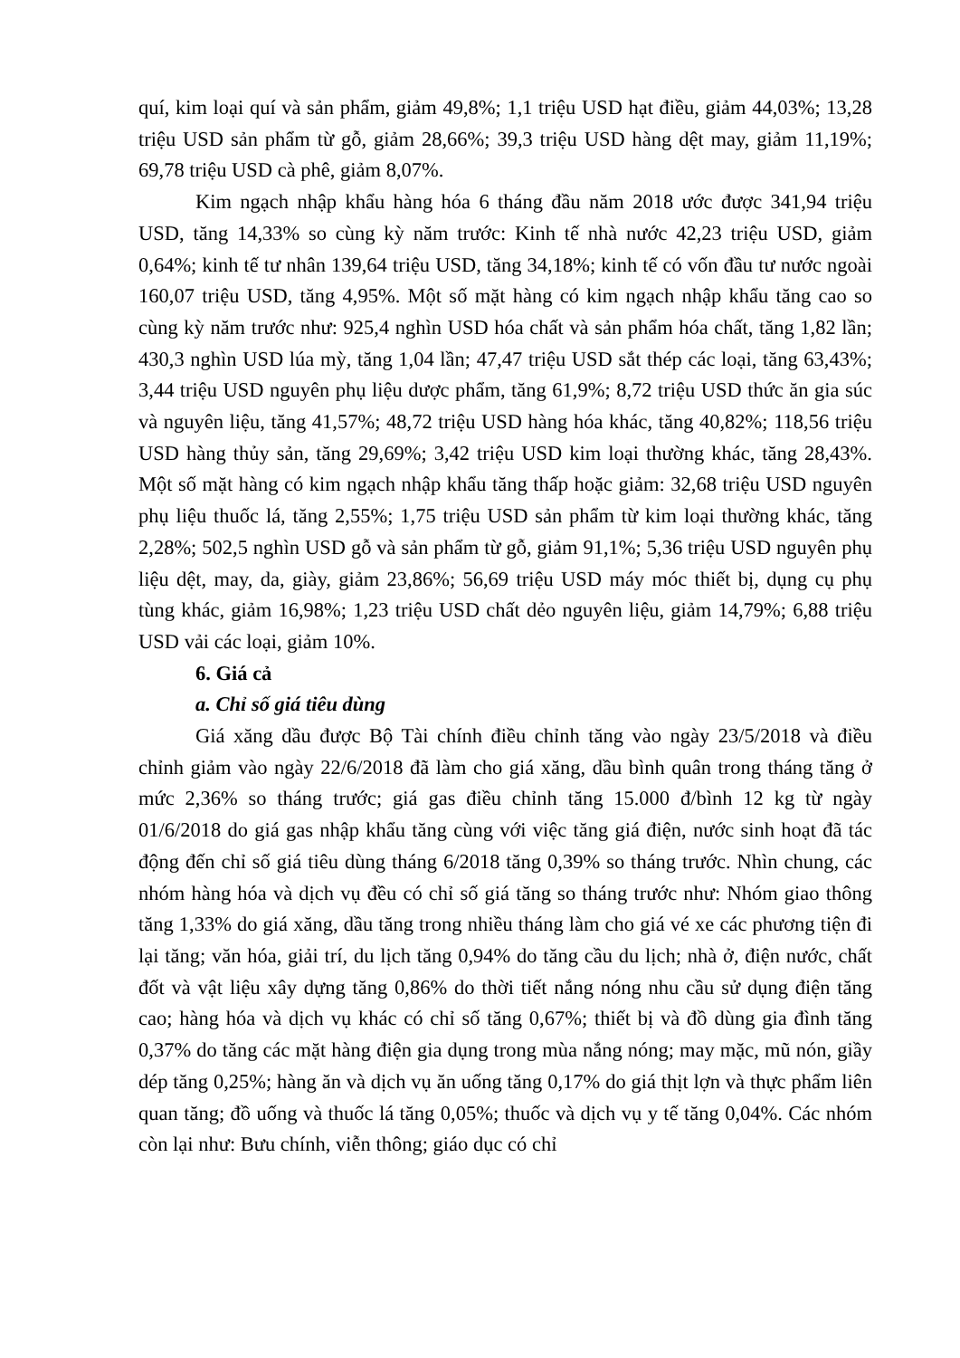quí, kim loại quí và sản phẩm, giảm 49,8%; 1,1 triệu USD hạt điều, giảm 44,03%; 13,28 triệu USD sản phẩm từ gỗ, giảm 28,66%; 39,3 triệu USD hàng dệt may, giảm 11,19%; 69,78 triệu USD cà phê, giảm 8,07%.
Kim ngạch nhập khẩu hàng hóa 6 tháng đầu năm 2018 ước được 341,94 triệu USD, tăng 14,33% so cùng kỳ năm trước: Kinh tế nhà nước 42,23 triệu USD, giảm 0,64%; kinh tế tư nhân 139,64 triệu USD, tăng 34,18%; kinh tế có vốn đầu tư nước ngoài 160,07 triệu USD, tăng 4,95%. Một số mặt hàng có kim ngạch nhập khẩu tăng cao so cùng kỳ năm trước như: 925,4 nghìn USD hóa chất và sản phẩm hóa chất, tăng 1,82 lần; 430,3 nghìn USD lúa mỳ, tăng 1,04 lần; 47,47 triệu USD sắt thép các loại, tăng 63,43%; 3,44 triệu USD nguyên phụ liệu dược phẩm, tăng 61,9%; 8,72 triệu USD thức ăn gia súc và nguyên liệu, tăng 41,57%; 48,72 triệu USD hàng hóa khác, tăng 40,82%; 118,56 triệu USD hàng thủy sản, tăng 29,69%; 3,42 triệu USD kim loại thường khác, tăng 28,43%. Một số mặt hàng có kim ngạch nhập khẩu tăng thấp hoặc giảm: 32,68 triệu USD nguyên phụ liệu thuốc lá, tăng 2,55%; 1,75 triệu USD sản phẩm từ kim loại thường khác, tăng 2,28%; 502,5 nghìn USD gỗ và sản phẩm từ gỗ, giảm 91,1%; 5,36 triệu USD nguyên phụ liệu dệt, may, da, giày, giảm 23,86%; 56,69 triệu USD máy móc thiết bị, dụng cụ phụ tùng khác, giảm 16,98%; 1,23 triệu USD chất dẻo nguyên liệu, giảm 14,79%; 6,88 triệu USD vải các loại, giảm 10%.
6. Giá cả
a. Chỉ số giá tiêu dùng
Giá xăng dầu được Bộ Tài chính điều chỉnh tăng vào ngày 23/5/2018 và điều chỉnh giảm vào ngày 22/6/2018 đã làm cho giá xăng, dầu bình quân trong tháng tăng ở mức 2,36% so tháng trước; giá gas điều chỉnh tăng 15.000 đ/bình 12 kg từ ngày 01/6/2018 do giá gas nhập khẩu tăng cùng với việc tăng giá điện, nước sinh hoạt đã tác động đến chỉ số giá tiêu dùng tháng 6/2018 tăng 0,39% so tháng trước. Nhìn chung, các nhóm hàng hóa và dịch vụ đều có chỉ số giá tăng so tháng trước như: Nhóm giao thông tăng 1,33% do giá xăng, dầu tăng trong nhiều tháng làm cho giá vé xe các phương tiện đi lại tăng; văn hóa, giải trí, du lịch tăng 0,94% do tăng cầu du lịch; nhà ở, điện nước, chất đốt và vật liệu xây dựng tăng 0,86% do thời tiết nắng nóng nhu cầu sử dụng điện tăng cao; hàng hóa và dịch vụ khác có chỉ số tăng 0,67%; thiết bị và đồ dùng gia đình tăng 0,37% do tăng các mặt hàng điện gia dụng trong mùa nắng nóng; may mặc, mũ nón, giầy dép tăng 0,25%; hàng ăn và dịch vụ ăn uống tăng 0,17% do giá thịt lợn và thực phẩm liên quan tăng; đồ uống và thuốc lá tăng 0,05%; thuốc và dịch vụ y tế tăng 0,04%. Các nhóm còn lại như: Bưu chính, viễn thông; giáo dục có chỉ